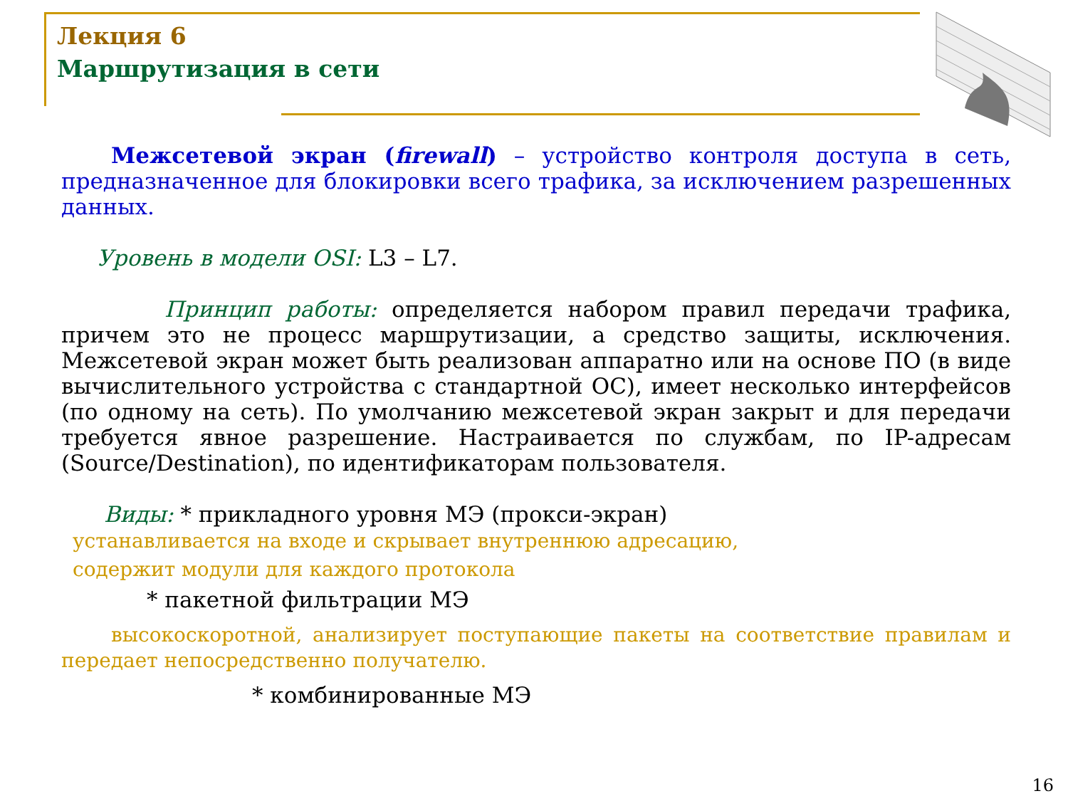Лекция 6
Маршрутизация в сети
Межсетевой экран (firewall) – устройство контроля доступа в сеть, предназначенное для блокировки всего трафика, за исключением разрешенных данных.
Уровень в модели OSI: L3 – L7.
Принцип работы: определяется набором правил передачи трафика, причем это не процесс маршрутизации, а средство защиты, исключения. Межсетевой экран может быть реализован аппаратно или на основе ПО (в виде вычислительного устройства с стандартной ОС), имеет несколько интерфейсов (по одному на сеть). По умолчанию межсетевой экран закрыт и для передачи требуется явное разрешение. Настраивается по службам, по IP-адресам (Source/Destination), по идентификаторам пользователя.
Виды: * прикладного уровня МЭ (прокси-экран)
устанавливается на входе и скрывает внутреннюю адресацию,
содержит модули для каждого протокола
* пакетной фильтрации МЭ
высокоскоротной, анализирует поступающие пакеты на соответствие правилам и передает непосредственно получателю.
* комбинированные МЭ
16